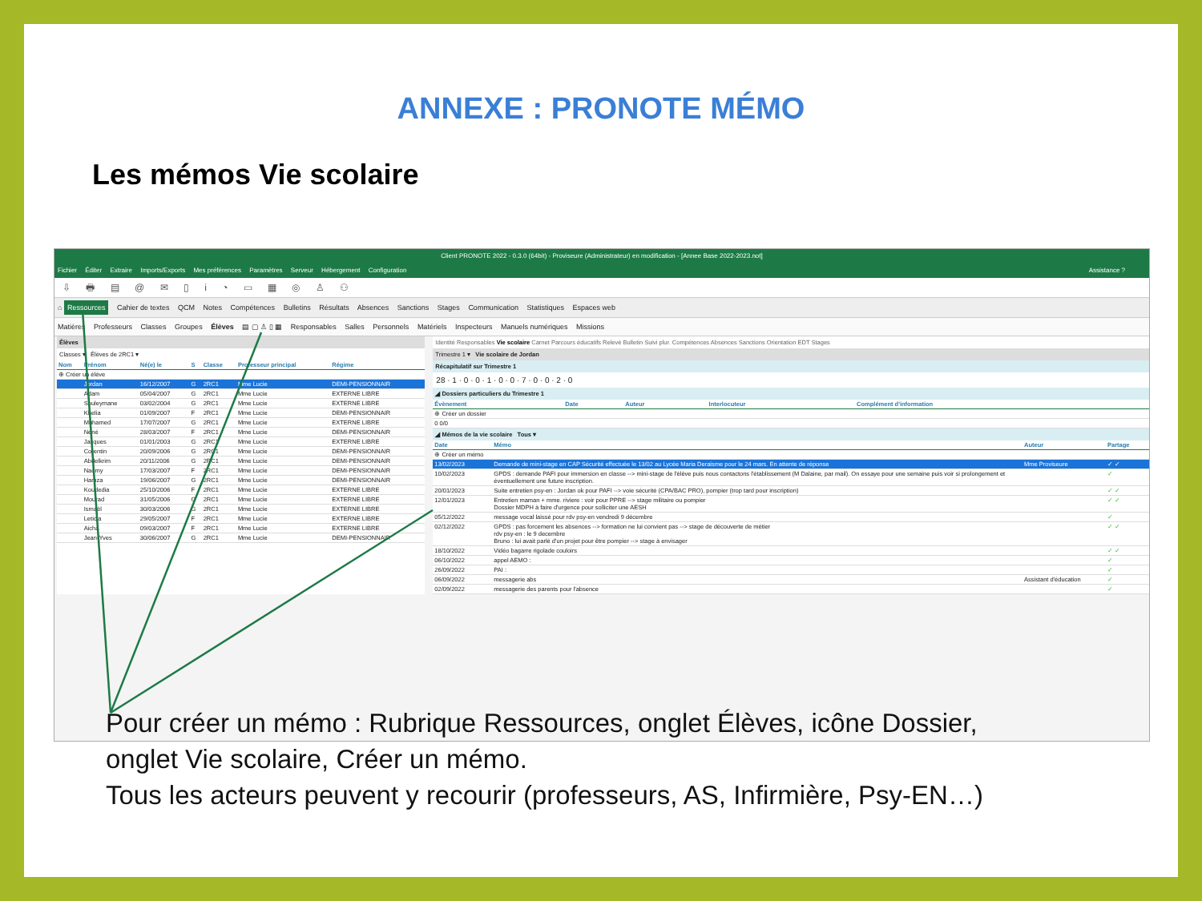ANNEXE : PRONOTE MÉMO
Les mémos Vie scolaire
Client PRONOTE 2022 - 0.3.0 (64bit) - Proviseure (Administrateur) en modification - [Annee Base 2022-2023.not]
Fichier Éditer Extraire Imports/Exports Mes préférences Paramètres Serveur Hébergement Configuration Assistance ?
⇩ 🖶 ▤ @ ✉ ▯ i ◔ ▭ ▦ ◎ ♙ ⚇
⌂ Ressources Cahier de textes QCM Notes Compétences Bulletins Résultats Absences Sanctions Stages Communication Statistiques Espaces web
Matières Professeurs Classes Groupes Élèves ▤ ▢ ♙ ▯ ▦ Responsables Salles Personnels Matériels Inspecteurs Manuels numériques Missions
Élèves
Classes ▾ Élèves de 2RC1 ▾
| Nom | Prénom | Né(e) le | S | Classe | Professeur principal | Régime |
| --- | --- | --- | --- | --- | --- | --- |
| ⊕ Créer un élève | | | | | | |
| | Jordan | 16/12/2007 | G | 2RC1 | Mme Lucie | DEMI-PENSIONNAIR |
| | Adam | 05/04/2007 | G | 2RC1 | Mme Lucie | EXTERNE LIBRE |
| | Souleymane | 03/02/2004 | G | 2RC1 | Mme Lucie | EXTERNE LIBRE |
| | Khelia | 01/09/2007 | F | 2RC1 | Mme Lucie | DEMI-PENSIONNAIR |
| | Muhamed | 17/07/2007 | G | 2RC1 | Mme Lucie | EXTERNE LIBRE |
| | Néné | 28/03/2007 | F | 2RC1 | Mme Lucie | DEMI-PENSIONNAIR |
| | Jacques | 01/01/2003 | G | 2RC1 | Mme Lucie | EXTERNE LIBRE |
| | Corentin | 20/09/2006 | G | 2RC1 | Mme Lucie | DEMI-PENSIONNAIR |
| | Abdelkrim | 20/11/2006 | G | 2RC1 | Mme Lucie | DEMI-PENSIONNAIR |
| | Naomy | 17/03/2007 | F | 2RC1 | Mme Lucie | DEMI-PENSIONNAIR |
| | Hamza | 19/06/2007 | G | 2RC1 | Mme Lucie | DEMI-PENSIONNAIR |
| | Koudedia | 25/10/2006 | F | 2RC1 | Mme Lucie | EXTERNE LIBRE |
| | Mourad | 31/05/2006 | G | 2RC1 | Mme Lucie | EXTERNE LIBRE |
| | Ismaël | 30/03/2006 | G | 2RC1 | Mme Lucie | EXTERNE LIBRE |
| | Leticia | 29/05/2007 | F | 2RC1 | Mme Lucie | EXTERNE LIBRE |
| | Aicha | 09/03/2007 | F | 2RC1 | Mme Lucie | EXTERNE LIBRE |
| | Jean-Yves | 30/06/2007 | G | 2RC1 | Mme Lucie | DEMI-PENSIONNAIR |
Identité Responsables Vie scolaire Carnet Parcours éducatifs Relevé Bulletin Suivi plur. Compétences Absences Sanctions Orientation EDT Stages
Trimestre 1 ▾ Vie scolaire de Jordan
Récapitulatif sur Trimestre 1
28 · 1 · 0 · 0 · 1 · 0 · 0 · 7 · 0 · 0 · 2 · 0
◢ Dossiers particuliers du Trimestre 1
| Évènement | Date | Auteur | Interlocuteur | Complément d'information |
| --- | --- | --- | --- | --- |
| ⊕ Créer un dossier | | | | |
| 0 0/0 | | | | |
◢ Mémos de la vie scolaire Tous ▾
| Date | Mémo | Auteur | Partage |
| --- | --- | --- | --- |
| ⊕ Créer un mémo | | | |
| 13/02/2023 | Demande de mini-stage en CAP Sécurité effectuée le 13/02 au Lycée Maria Deraisme pour le 24 mars. En attente de réponse | Mme Proviseure | ✓ ✓ |
| 10/02/2023 | GPDS : demande PAFI pour immersion en classe --> mini-stage de l'élève puis nous contactons l'établissement (M Dalaine, par mail). On essaye pour une semaine puis voir si prolongement et éventuellement une future inscription. | | ✓ |
| 20/01/2023 | Suite entretien psy-en : Jordan ok pour PAFI --> voie sécurité (CPA/BAC PRO), pompier (trop tard pour inscription) | | ✓ ✓ |
| 12/01/2023 | Entretien maman + mme. riviere : voir pour PPRE --> stage militaire ou pompier Dossier MDPH à faire d'urgence pour solliciter une AESH | | ✓ ✓ |
| 05/12/2022 | message vocal laissé pour rdv psy-en vendredi 9 décembre | | ✓ |
| 02/12/2022 | GPDS : pas forcement les absences --> formation ne lui convient pas --> stage de découverte de métier rdv psy-en : le 9 decembre Bruno : lui avait parlé d'un projet pour être pompier --> stage à envisager | | ✓ ✓ |
| 18/10/2022 | Vidéo bagarre rigolade couloirs | | ✓ ✓ |
| 06/10/2022 | appel AEMO : | | ✓ |
| 26/09/2022 | PAI : | | ✓ |
| 06/09/2022 | messagerie abs | Assistant d'éducation | ✓ |
| 02/09/2022 | messagerie des parents pour l'absence | | ✓ |
Pour créer un mémo : Rubrique Ressources, onglet Élèves, icône Dossier,
onglet Vie scolaire, Créer un mémo.
Tous les acteurs peuvent y recourir (professeurs, AS, Infirmière, Psy-EN…)